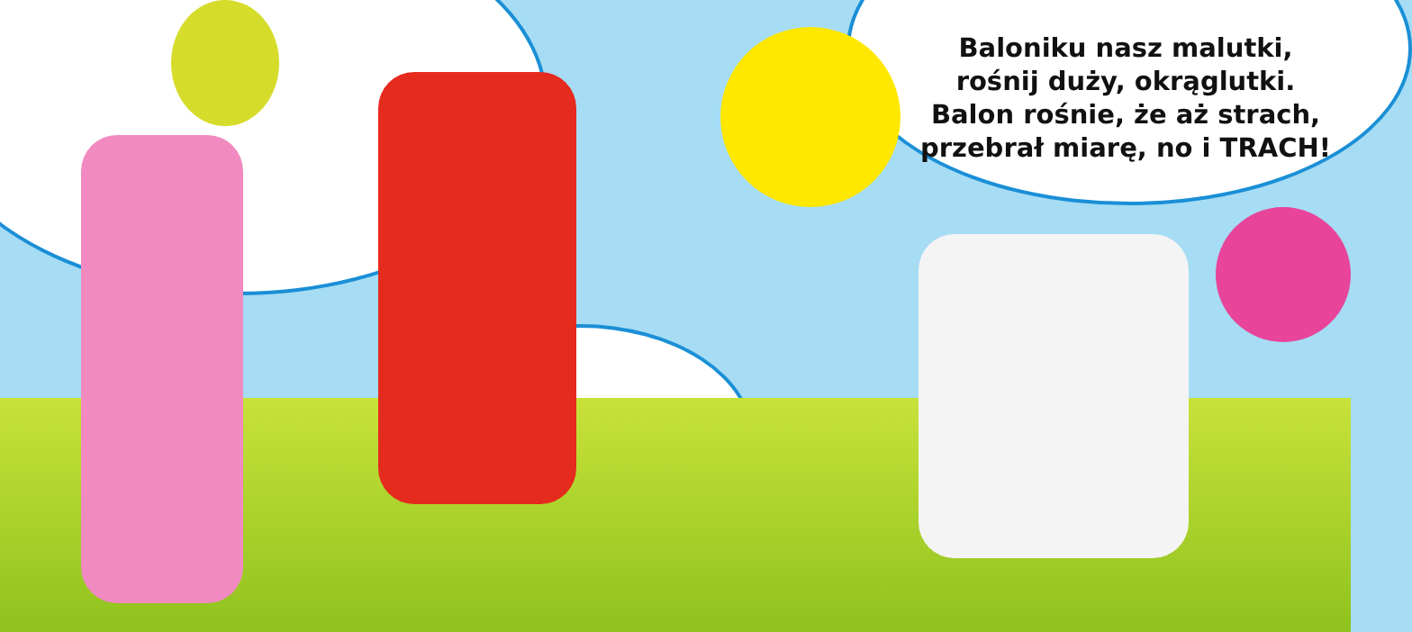Baloniku nasz malutki,
rośnij duży, okrąglutki.
Balon rośnie, że aż strach,
przebrał miarę, no i TRACH!